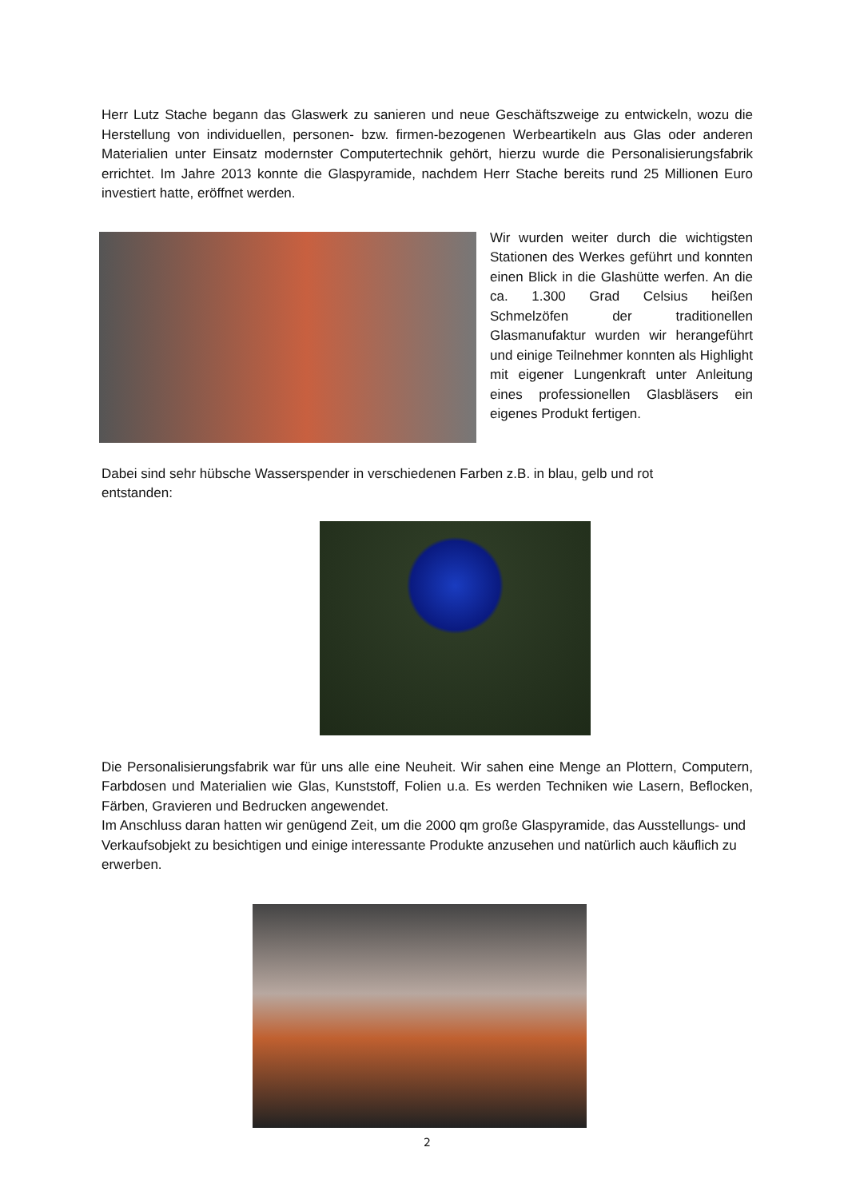Herr Lutz Stache begann das Glaswerk zu sanieren und neue Geschäftszweige zu entwickeln, wozu die Herstellung von individuellen, personen- bzw. firmen-bezogenen Werbeartikeln aus Glas oder anderen Materialien unter Einsatz modernster Computertechnik gehört, hierzu wurde die Personalisierungsfabrik errichtet. Im Jahre 2013 konnte die Glaspyramide, nachdem Herr Stache bereits rund 25 Millionen Euro investiert hatte, eröffnet werden.
Wir wurden weiter durch die wichtigsten Stationen des Werkes geführt und konnten einen Blick in die Glashütte werfen. An die ca. 1.300 Grad Celsius heißen Schmelzöfen der traditionellen Glasmanufaktur wurden wir herangeführt und einige Teilnehmer konnten als Highlight mit eigener Lungenkraft unter Anleitung eines professionellen Glasbläsers ein eigenes Produkt fertigen.
Dabei sind sehr hübsche Wasserspender in verschiedenen Farben z.B. in blau, gelb und rot
entstanden:
Die Personalisierungsfabrik war für uns alle eine Neuheit. Wir sahen eine Menge an Plottern, Computern, Farbdosen und Materialien wie Glas, Kunststoff, Folien u.a. Es werden Techniken wie Lasern, Beflocken, Färben, Gravieren und Bedrucken angewendet.
Im Anschluss daran hatten wir genügend Zeit, um die 2000 qm große Glaspyramide, das Ausstellungs- und Verkaufsobjekt zu besichtigen und einige interessante Produkte anzusehen und natürlich auch käuflich zu erwerben.
2